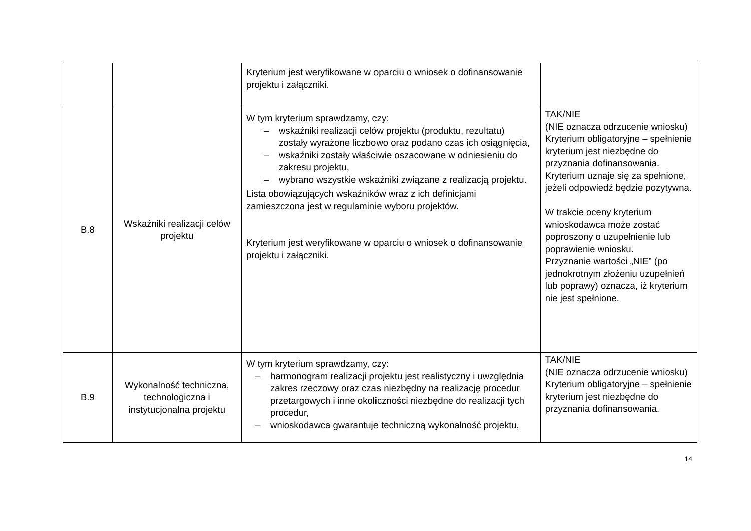| | | Kryterium jest weryfikowane w oparciu o wniosek o dofinansowanie projektu i załączniki. | |
| B.8 | Wskaźniki realizacji celów projektu | W tym kryterium sprawdzamy, czy: – wskaźniki realizacji celów projektu (produktu, rezultatu) zostały wyrażone liczbowo oraz podano czas ich osiągnięcia, – wskaźniki zostały właściwie oszacowane w odniesieniu do zakresu projektu, – wybrano wszystkie wskaźniki związane z realizacją projektu. Lista obowiązujących wskaźników wraz z ich definicjami zamieszczona jest w regulaminie wyboru projektów. Kryterium jest weryfikowane w oparciu o wniosek o dofinansowanie projektu i załączniki. | TAK/NIE (NIE oznacza odrzucenie wniosku) Kryterium obligatoryjne – spełnienie kryterium jest niezbędne do przyznania dofinansowania. Kryterium uznaje się za spełnione, jeżeli odpowiedź będzie pozytywna. W trakcie oceny kryterium wnioskodawca może zostać poproszony o uzupełnienie lub poprawienie wniosku. Przyznanie wartości „NIE” (po jednokrotnym złożeniu uzupełnień lub poprawy) oznacza, iż kryterium nie jest spełnione. |
| B.9 | Wykonalność techniczna, technologiczna i instytucjonalna projektu | W tym kryterium sprawdzamy, czy: – harmonogram realizacji projektu jest realistyczny i uwzględnia zakres rzeczowy oraz czas niezbędny na realizację procedur przetargowych i inne okoliczności niezbędne do realizacji tych procedur, – wnioskodawca gwarantuje techniczną wykonalność projektu, | TAK/NIE (NIE oznacza odrzucenie wniosku) Kryterium obligatoryjne – spełnienie kryterium jest niezbędne do przyznania dofinansowania. |
14